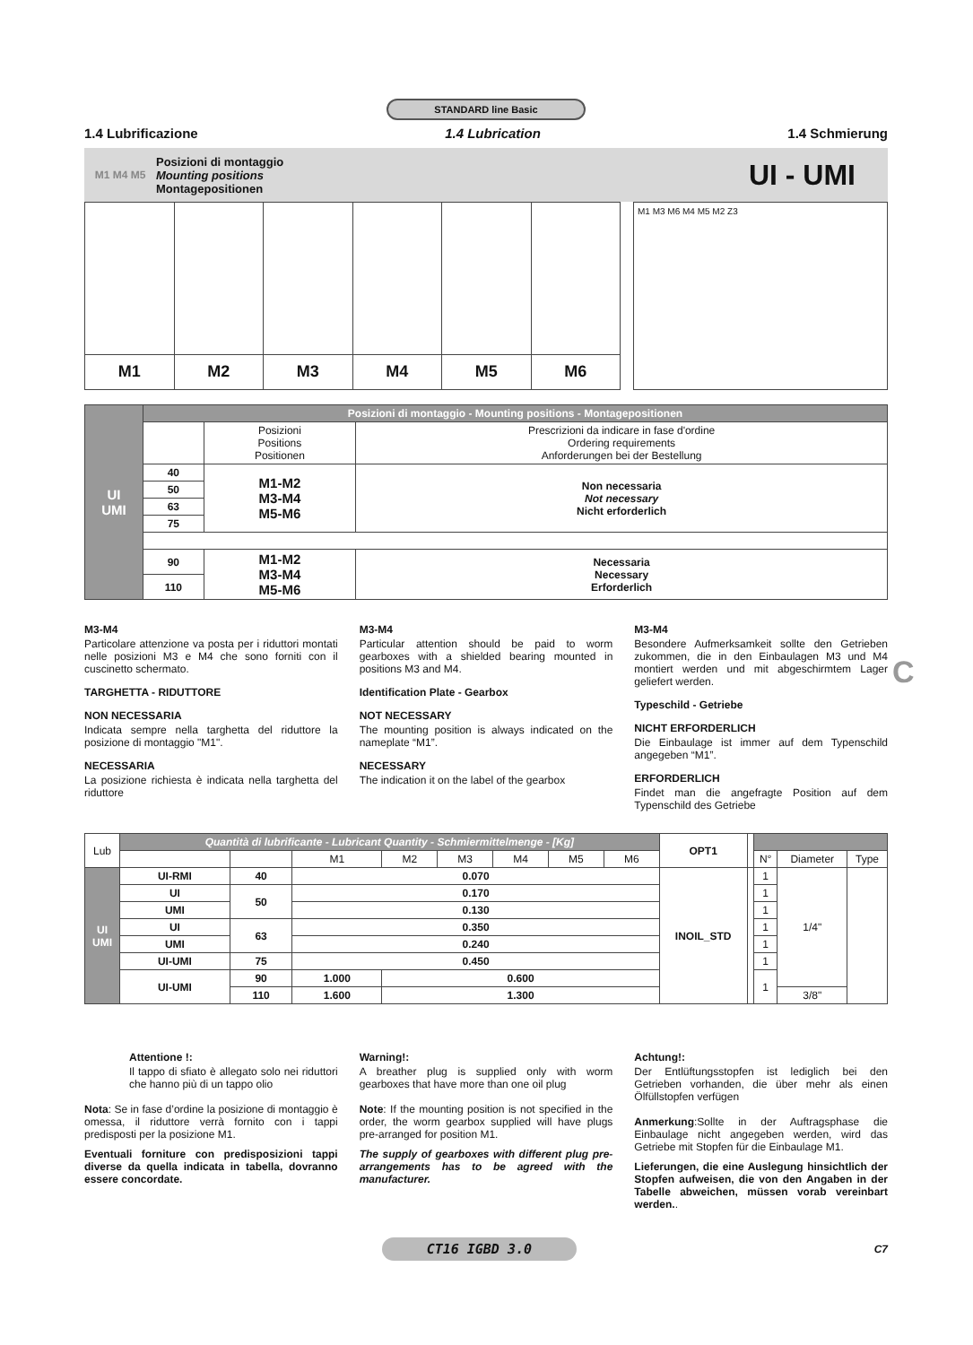STANDARD line Basic
1.4 Lubrificazione 1.4 Lubrication 1.4 Schmierung
M1 M4 M5
Posizioni di montaggio
Mounting positions
Montagepositionen
UI - UMI
| M1 | M2 | M3 | M4 | M5 | M6 |
M1 M3 M6 M4 M5 M2 Z3
| UI UMI | Posizioni di montaggio - Mounting positions - Montagepositionen | | |
| | | Posizioni Positions Positionen | Prescrizioni da indicare in fase d'ordine Ordering requirements Anforderungen bei der Bestellung |
| | 40 | M1-M2 M3-M4 M5-M6 | Non necessaria Not necessary Nicht erforderlich |
| | 50 | | |
| | 63 | | |
| | 75 | | |
| | 90 | M1-M2 M3-M4 M5-M6 | Necessaria Necessary Erforderlich |
| | 110 | | |
M3-M4
Particolare attenzione va posta per i riduttori montati nelle posizioni M3 e M4 che sono forniti con il cuscinetto schermato.
TARGHETTA - RIDUTTORE
NON NECESSARIA
Indicata sempre nella targhetta del riduttore la posizione di montaggio "M1".
NECESSARIA
La posizione richiesta è indicata nella targhetta del riduttore
M3-M4
Particular attention should be paid to worm gearboxes with a shielded bearing mounted in positions M3 and M4.
Identification Plate - Gearbox
NOT NECESSARY
The mounting position is always indicated on the nameplate “M1”.
NECESSARY
The indication it on the label of the gearbox
M3-M4
Besondere Aufmerksamkeit sollte den Getrieben zukommen, die in den Einbaulagen M3 und M4 montiert werden und mit abgeschirmtem Lager geliefert werden.
Typeschild - Getriebe
NICHT ERFORDERLICH
Die Einbaulage ist immer auf dem Typenschild angegeben “M1”.
ERFORDERLICH
Findet man die angefragte Position auf dem Typenschild des Getriebe
| Lub | Quantità di lubrificante - Lubricant Quantity - Schmiermittelmenge - [Kg] | | | | | | | | OPT1 | | | | |
| | | | M1 | M2 | M3 | M4 | M5 | M6 | | | N° | Diameter | Type |
| UI UMI | UI-RMI | 40 | 0.070 | | | | | | INOIL_STD | | 1 | 1/4" | |
| | UI | 50 | 0.170 | | | | | | | | 1 | | |
| | UMI | | 0.130 | | | | | | | | 1 | | |
| | UI | 63 | 0.350 | | | | | | | | 1 | | |
| | UMI | | 0.240 | | | | | | | | 1 | | |
| | UI-UMI | 75 | 0.450 | | | | | | | | 1 | | |
| | UI-UMI | 90 | 1.000 | 0.600 | | | | | | | 1 | | |
| | | 110 | 1.600 | 1.300 | | | | | | | | 3/8" | |
Attentione !:
Il tappo di sfiato è allegato solo nei riduttori che hanno più di un tappo olio
Nota: Se in fase d’ordine la posizione di montaggio è omessa, il riduttore verrà fornito con i tappi predisposti per la posizione M1.
Eventuali forniture con predisposizioni tappi diverse da quella indicata in tabella, dovranno essere concordate.
Warning!:
A breather plug is supplied only with worm gearboxes that have more than one oil plug
Note: If the mounting position is not specified in the order, the worm gearbox supplied will have plugs pre-arranged for position M1.
The supply of gearboxes with different plug pre-arrangements has to be agreed with the manufacturer.
Achtung!:
Der Entlüftungsstopfen ist lediglich bei den Getrieben vorhanden, die über mehr als einen Ölfüllstopfen verfügen
Anmerkung:Sollte in der Auftragsphase die Einbaulage nicht angegeben werden, wird das Getriebe mit Stopfen für die Einbaulage M1.
Lieferungen, die eine Auslegung hinsichtlich der Stopfen aufweisen, die von den Angaben in der Tabelle abweichen, müssen vorab vereinbart werden..
CT16 IGBD 3.0
C7
C